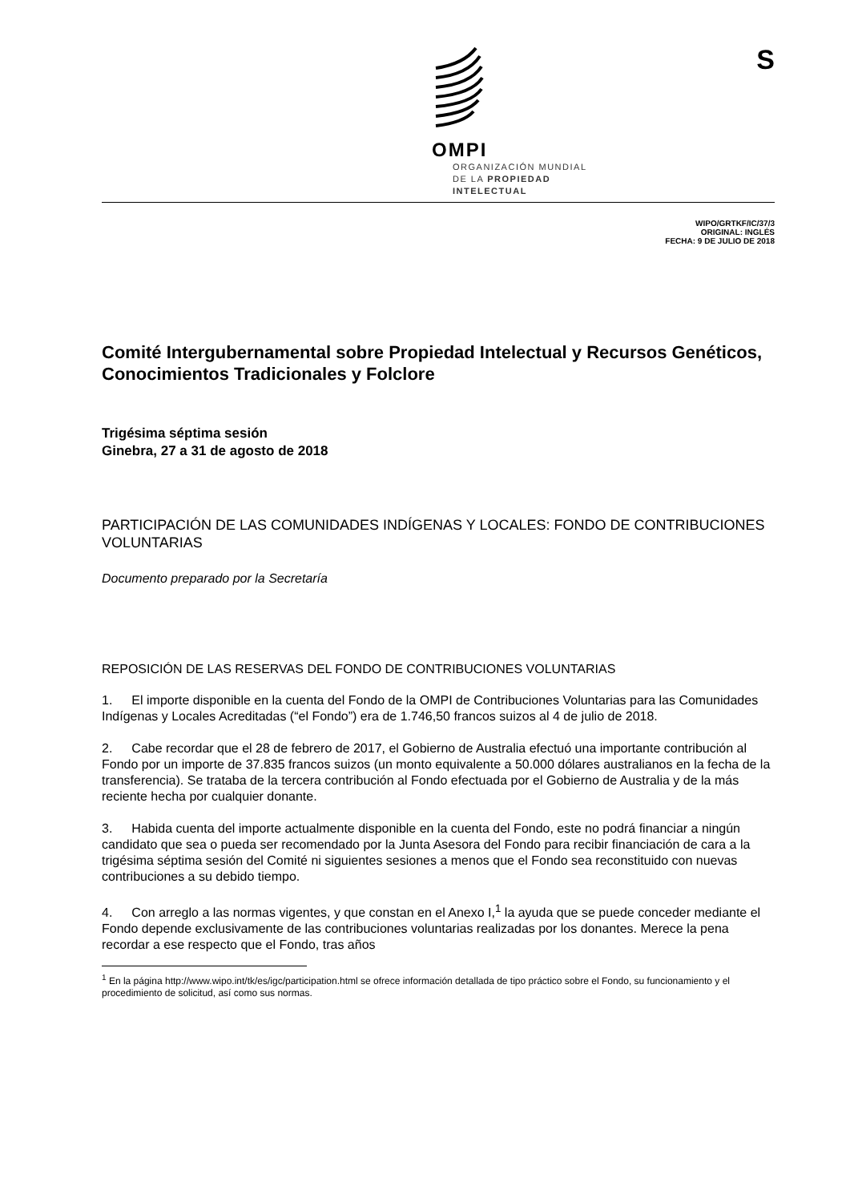S
OMPI
ORGANIZACIÓN MUNDIAL
DE LA PROPIEDAD
INTELECTUAL
WIPO/GRTKF/IC/37/3
ORIGINAL: INGLÉS
FECHA: 9 DE JULIO DE 2018
Comité Intergubernamental sobre Propiedad Intelectual y Recursos Genéticos, Conocimientos Tradicionales y Folclore
Trigésima séptima sesión
Ginebra, 27 a 31 de agosto de 2018
PARTICIPACIÓN DE LAS COMUNIDADES INDÍGENAS Y LOCALES: FONDO DE CONTRIBUCIONES VOLUNTARIAS
Documento preparado por la Secretaría
REPOSICIÓN DE LAS RESERVAS DEL FONDO DE CONTRIBUCIONES VOLUNTARIAS
1.  El importe disponible en la cuenta del Fondo de la OMPI de Contribuciones Voluntarias para las Comunidades Indígenas y Locales Acreditadas (“el Fondo”) era de 1.746,50 francos suizos al 4 de julio de 2018.
2.  Cabe recordar que el 28 de febrero de 2017, el Gobierno de Australia efectuó una importante contribución al Fondo por un importe de 37.835 francos suizos (un monto equivalente a 50.000 dólares australianos en la fecha de la transferencia). Se trataba de la tercera contribución al Fondo efectuada por el Gobierno de Australia y de la más reciente hecha por cualquier donante.
3.  Habida cuenta del importe actualmente disponible en la cuenta del Fondo, este no podrá financiar a ningún candidato que sea o pueda ser recomendado por la Junta Asesora del Fondo para recibir financiación de cara a la trigésima séptima sesión del Comité ni siguientes sesiones a menos que el Fondo sea reconstituido con nuevas contribuciones a su debido tiempo.
4.  Con arreglo a las normas vigentes, y que constan en el Anexo I,<sup>1</sup> la ayuda que se puede conceder mediante el Fondo depende exclusivamente de las contribuciones voluntarias realizadas por los donantes. Merece la pena recordar a ese respecto que el Fondo, tras años
<sup>1</sup> En la página http://www.wipo.int/tk/es/igc/participation.html se ofrece información detallada de tipo práctico sobre el Fondo, su funcionamiento y el procedimiento de solicitud, así como sus normas.